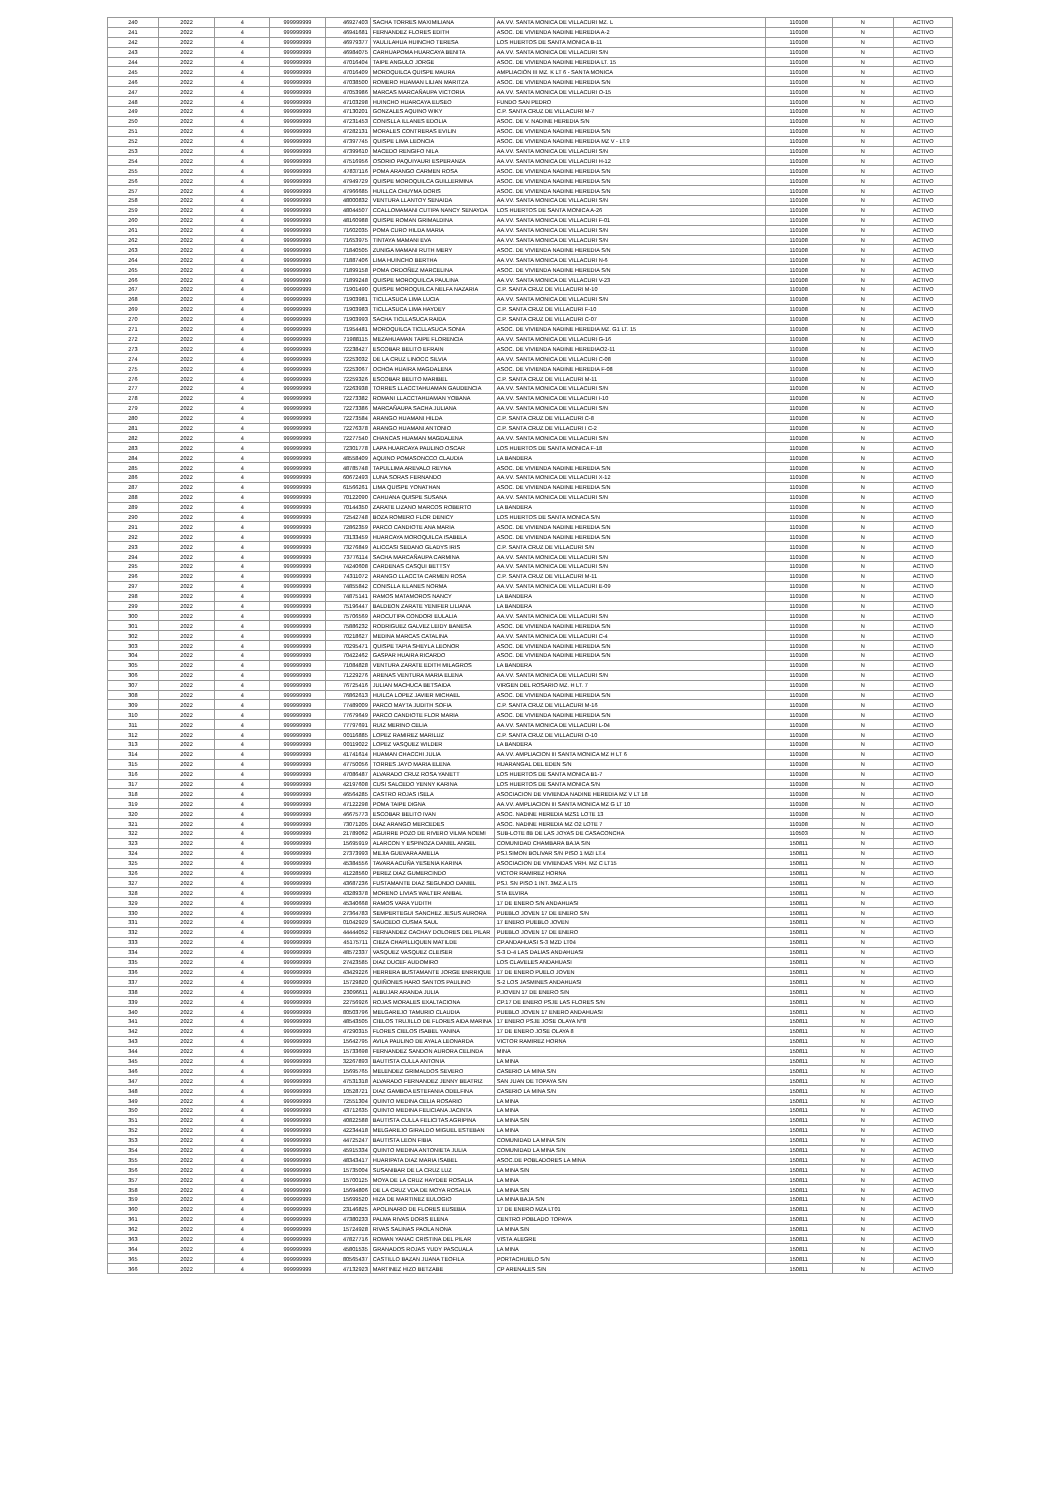| 240 | 2022 | 4 | 999999999 | 46927403 | SACHA TORRES MAXIMILIANA | AA.VV. SANTA MONICA DE VILLACURI MZ. L | 110108 | N | ACTIVO |
| 241 | 2022 | 4 | 999999999 | 46941681 | FERNANDEZ FLORES EDITH | ASOC. DE VIVIENDA NADINE HEREDIA A-2 | 110108 | N | ACTIVO |
| 242 | 2022 | 4 | 999999999 | 46979377 | YAULILAHUA HUINCHO TERESA | LOS HUERTOS DE SANTA MONICA B-11 | 110108 | N | ACTIVO |
| 243 | 2022 | 4 | 999999999 | 46984075 | CARHUAPOMA HUARCAYA BENITA | AA.VV. SANTA MONICA DE VILLACURI S/N | 110108 | N | ACTIVO |
| 244 | 2022 | 4 | 999999999 | 47016404 | TAIPE ANGULO JORGE | ASOC. DE VIVIENDA NADINE HEREDIA LT. 15 | 110108 | N | ACTIVO |
| 245 | 2022 | 4 | 999999999 | 47016409 | MOROQUILCA QUISPE MAURA | AMPLIACIÓN III MZ. K LT 6 - SANTA MONICA | 110108 | N | ACTIVO |
| 246 | 2022 | 4 | 999999999 | 47038500 | ROMERO HUAMAN LILIAN MARITZA | ASOC. DE VIVIENDA NADINE HEREDIA S/N | 110108 | N | ACTIVO |
| 247 | 2022 | 4 | 999999999 | 47053986 | MARCAS MARCAÑAUPA VICTORIA | AA.VV. SANTA MONICA DE VILLACURI O-15 | 110108 | N | ACTIVO |
| 248 | 2022 | 4 | 999999999 | 47103298 | HUINCHO HUARCAYA EUSEO | FUNDO SAN PEDRO | 110108 | N | ACTIVO |
| 249 | 2022 | 4 | 999999999 | 47130201 | GONZALES AQUINO WIKY | C.P. SANTA CRUZ DE VILLACURI M-7 | 110108 | N | ACTIVO |
| 250 | 2022 | 4 | 999999999 | 47231453 | CONISLLA ILLANES EDOLIA | ASOC. DE V. NADINE HEREDIA S/N | 110108 | N | ACTIVO |
| 251 | 2022 | 4 | 999999999 | 47282131 | MORALES CONTRERAS EVILIN | ASOC. DE VIVIENDA NADINE HEREDIA S/N | 110108 | N | ACTIVO |
| 252 | 2022 | 4 | 999999999 | 47397745 | QUISPE LIMA LEONCIA | ASOC. DE VIVIENDA NADINE HEREDIA MZ V - LT.9 | 110108 | N | ACTIVO |
| 253 | 2022 | 4 | 999999999 | 47399610 | MACEDO RENGIFO NILA | AA.VV. SANTA MONICA DE VILLACURI S/N | 110108 | N | ACTIVO |
| 254 | 2022 | 4 | 999999999 | 47516956 | OSORIO PAQUIYAURI ESPERANZA | AA.VV. SANTA MONICA DE VILLACURI H-12 | 110108 | N | ACTIVO |
| 255 | 2022 | 4 | 999999999 | 47837116 | POMA ARANGO CARMEN ROSA | ASOC. DE VIVIENDA NADINE HEREDIA S/N | 110108 | N | ACTIVO |
| 256 | 2022 | 4 | 999999999 | 47949729 | QUISPE MOROQUILCA GUILLERMINA | ASOC. DE VIVIENDA NADINE HEREDIA S/N | 110108 | N | ACTIVO |
| 257 | 2022 | 4 | 999999999 | 47966685 | HUILLCA CHUYMA DORIS | ASOC. DE VIVIENDA NADINE HEREDIA S/N | 110108 | N | ACTIVO |
| 258 | 2022 | 4 | 999999999 | 48000832 | VENTURA LLANTOY SENAIDA | AA.VV. SANTA MONICA DE VILLACURI S/N | 110108 | N | ACTIVO |
| 259 | 2022 | 4 | 999999999 | 48044507 | CCALLOMAMANI CUTIPA NANCY SENAYDA | LOS HUERTOS DE SANTA MONICA A-26 | 110108 | N | ACTIVO |
| 260 | 2022 | 4 | 999999999 | 48160988 | QUISPE ROMAN GRIMALDINA | AA.VV. SANTA MONICA DE VILLACURI F-01 | 110108 | N | ACTIVO |
| 261 | 2022 | 4 | 999999999 | 71602035 | POMA CURO HILDA MARIA | AA.VV. SANTA MONICA DE VILLACURI S/N | 110108 | N | ACTIVO |
| 262 | 2022 | 4 | 999999999 | 71653975 | TINTAYA MAMANI EVA | AA.VV. SANTA MONICA DE VILLACURI S/N | 110108 | N | ACTIVO |
| 263 | 2022 | 4 | 999999999 | 71840505 | ZUNIGA MAMANI RUTH MERY | ASOC. DE VIVIENDA NADINE HEREDIA S/N | 110108 | N | ACTIVO |
| 264 | 2022 | 4 | 999999999 | 71887406 | LIMA HUINCHO BERTHA | AA.VV. SANTA MONICA DE VILLACURI N-6 | 110108 | N | ACTIVO |
| 265 | 2022 | 4 | 999999999 | 71899158 | POMA ORDOÑEZ MARCELINA | ASOC. DE VIVIENDA NADINE HEREDIA S/N | 110108 | N | ACTIVO |
| 266 | 2022 | 4 | 999999999 | 71899248 | QUISPE MOROQUILCA PAULINA | AA.VV. SANTA MONICA DE VILLACURI V-23 | 110108 | N | ACTIVO |
| 267 | 2022 | 4 | 999999999 | 71901490 | QUISPE MOROQUILCA NELFA NAZARIA | C.P. SANTA CRUZ DE VILLACURI M-10 | 110108 | N | ACTIVO |
| 268 | 2022 | 4 | 999999999 | 71903981 | TICLLASUCA LIMA LUCIA | AA.VV. SANTA MONICA DE VILLACURI S/N | 110108 | N | ACTIVO |
| 269 | 2022 | 4 | 999999999 | 71903983 | TICLLASUCA LIMA HAYDEY | C.P. SANTA CRUZ DE VILLACURI F-10 | 110108 | N | ACTIVO |
| 270 | 2022 | 4 | 999999999 | 71903993 | SACHA TICLLASUCA RAIDA | C.P. SANTA CRUZ DE VILLACURI C-07 | 110108 | N | ACTIVO |
| 271 | 2022 | 4 | 999999999 | 71954481 | MOROQUILCA TICLLASUCA SONIA | ASOC. DE VIVIENDA NADINE HEREDIA MZ. G1 LT. 15 | 110108 | N | ACTIVO |
| 272 | 2022 | 4 | 999999999 | 71988115 | MEZAHUAMAN TAIPE FLORENCIA | AA.VV. SANTA MONICA DE VILLACURI G-16 | 110108 | N | ACTIVO |
| 273 | 2022 | 4 | 999999999 | 72238427 | ESCOBAR BELITO EFRAIN | ASOC. DE VIVIENDA NADINE HEREDIAO2-11 | 110108 | N | ACTIVO |
| 274 | 2022 | 4 | 999999999 | 72253032 | DE LA CRUZ LINOCC SILVIA | AA.VV. SANTA MONICA DE VILLACURI C-08 | 110108 | N | ACTIVO |
| 275 | 2022 | 4 | 999999999 | 72253067 | OCHOA HUAIRA MAGDALENA | ASOC. DE VIVIENDA NADINE HEREDIA F-08 | 110108 | N | ACTIVO |
| 276 | 2022 | 4 | 999999999 | 72259326 | ESCOBAR BELITO MARIBEL | C.P. SANTA CRUZ DE VILLACURI M-11 | 110108 | N | ACTIVO |
| 277 | 2022 | 4 | 999999999 | 72263938 | TORRES LLACCTAHUAMAN GAUDENCIA | AA.VV. SANTA MONICA DE VILLACURI S/N | 110108 | N | ACTIVO |
| 278 | 2022 | 4 | 999999999 | 72273382 | ROMANI LLACCTAHUAMAN YOBANA | AA.VV. SANTA MONICA DE VILLACURI I-10 | 110108 | N | ACTIVO |
| 279 | 2022 | 4 | 999999999 | 72273386 | MARCAÑAUPA SACHA JULIANA | AA.VV. SANTA MONICA DE VILLACURI S/N | 110108 | N | ACTIVO |
| 280 | 2022 | 4 | 999999999 | 72273584 | ARANGO HUAMANI HILDA | C.P. SANTA CRUZ DE VILLACURI C-8 | 110108 | N | ACTIVO |
| 281 | 2022 | 4 | 999999999 | 72276378 | ARANGO HUAMANI ANTONIO | C.P. SANTA CRUZ DE VILLACURI I C-2 | 110108 | N | ACTIVO |
| 282 | 2022 | 4 | 999999999 | 72277540 | CHANCAS HUAMAN MAGDALENA | AA.VV. SANTA MONICA DE VILLACURI S/N | 110108 | N | ACTIVO |
| 283 | 2022 | 4 | 999999999 | 72301778 | LAPA HUARCAYA PAULINO OSCAR | LOS HUERTOS DE SANTA MONICA F-18 | 110108 | N | ACTIVO |
| 284 | 2022 | 4 | 999999999 | 48558409 | AQUINO POMASONCCO CLAUDIA | LA BANDERA | 110108 | N | ACTIVO |
| 285 | 2022 | 4 | 999999999 | 48785748 | TAPULLIMA AREVALO REYNA | ASOC. DE VIVIENDA NADINE HEREDIA S/N | 110108 | N | ACTIVO |
| 286 | 2022 | 4 | 999999999 | 60672493 | LUNA SORAS FERNANDO | AA.VV. SANTA MONICA DE VILLACURI X-12 | 110108 | N | ACTIVO |
| 287 | 2022 | 4 | 999999999 | 61566261 | LIMA QUISPE YONATHAN | ASOC. DE VIVIENDA NADINE HEREDIA S/N | 110108 | N | ACTIVO |
| 288 | 2022 | 4 | 999999999 | 70122090 | CAHUANA QUISPE SUSANA | AA.VV. SANTA MONICA DE VILLACURI S/N | 110108 | N | ACTIVO |
| 289 | 2022 | 4 | 999999999 | 70144350 | ZARATE LIZANO MARCOS ROBERTO | LA BANDERA | 110108 | N | ACTIVO |
| 290 | 2022 | 4 | 999999999 | 72542748 | BOZA ROMERO FLOR DENICY | LOS HUERTOS DE SANTA MONICA S/N | 110108 | N | ACTIVO |
| 291 | 2022 | 4 | 999999999 | 72862359 | PARCO CANDIOTE ANA MARIA | ASOC. DE VIVIENDA NADINE HEREDIA S/N | 110108 | N | ACTIVO |
| 292 | 2022 | 4 | 999999999 | 73133459 | HUARCAYA MOROQUILCA ISABELA | ASOC. DE VIVIENDA NADINE HEREDIA S/N | 110108 | N | ACTIVO |
| 293 | 2022 | 4 | 999999999 | 73276849 | ALICCASI SEDANO GLADYS IRIS | C.P. SANTA CRUZ DE VILLACURI S/N | 110108 | N | ACTIVO |
| 294 | 2022 | 4 | 999999999 | 73776114 | SACHA MARCAÑAUPA CARMINA | AA.VV. SANTA MONICA DE VILLACURI S/N | 110108 | N | ACTIVO |
| 295 | 2022 | 4 | 999999999 | 74240608 | CARDENAS CASQUI BETTSY | AA.VV. SANTA MONICA DE VILLACURI S/N | 110108 | N | ACTIVO |
| 296 | 2022 | 4 | 999999999 | 74311072 | ARANGO LLACCTA CARMEN ROSA | C.P. SANTA CRUZ DE VILLACURI M-11 | 110108 | N | ACTIVO |
| 297 | 2022 | 4 | 999999999 | 74855842 | CONISLLA ILLANES NORMA | AA.VV. SANTA MONICA DE VILLACURI E-09 | 110108 | N | ACTIVO |
| 298 | 2022 | 4 | 999999999 | 74875141 | RAMOS MATAMOROS NANCY | LA BANDERA | 110108 | N | ACTIVO |
| 299 | 2022 | 4 | 999999999 | 75196447 | BALDEON ZARATE YENIFER LILIANA | LA BANDERA | 110108 | N | ACTIVO |
| 300 | 2022 | 4 | 999999999 | 75706569 | AROCUTIPA CONDORI EULALIA | AA.VV. SANTA MONICA DE VILLACURI S/N | 110108 | N | ACTIVO |
| 301 | 2022 | 4 | 999999999 | 75886232 | RODRIGUEZ GALVEZ LEIDY BANESA | ASOC. DE VIVIENDA NADINE HEREDIA S/N | 110108 | N | ACTIVO |
| 302 | 2022 | 4 | 999999999 | 70218627 | MEDINA MARCAS CATALINA | AA.VV. SANTA MONICA DE VILLACURI C-4 | 110108 | N | ACTIVO |
| 303 | 2022 | 4 | 999999999 | 70295471 | QUISPE TAPIA SHEYLA LEONOR | ASOC. DE VIVIENDA NADINE HEREDIA S/N | 110108 | N | ACTIVO |
| 304 | 2022 | 4 | 999999999 | 70422462 | GASPAR HUAIRA RICARDO | ASOC. DE VIVIENDA NADINE HEREDIA S/N | 110108 | N | ACTIVO |
| 305 | 2022 | 4 | 999999999 | 71084828 | VENTURA ZARATE EDITH MILAGROS | LA BANDERA | 110108 | N | ACTIVO |
| 306 | 2022 | 4 | 999999999 | 71229276 | ARENAS VENTURA MARIA ELENA | AA.VV. SANTA MONICA DE VILLACURI S/N | 110108 | N | ACTIVO |
| 307 | 2022 | 4 | 999999999 | 76725416 | JULIAN MACHUCA BETSAIDA | VIRGEN DEL ROSARIO MZ. H LT. 7 | 110108 | N | ACTIVO |
| 308 | 2022 | 4 | 999999999 | 76862613 | HUILCA LOPEZ JAVIER MICHAEL | ASOC. DE VIVIENDA NADINE HEREDIA S/N | 110108 | N | ACTIVO |
| 309 | 2022 | 4 | 999999999 | 77489009 | PARCO MAYTA JUDITH SOFIA | C.P. SANTA CRUZ DE VILLACURI M-16 | 110108 | N | ACTIVO |
| 310 | 2022 | 4 | 999999999 | 77679649 | PARCO CANDIOTE FLOR MARIA | ASOC. DE VIVIENDA NADINE HEREDIA S/N | 110108 | N | ACTIVO |
| 311 | 2022 | 4 | 999999999 | 77797691 | RUIZ MERINO CELIA | AA.VV. SANTA MONICA DE VILLACURI L-04 | 110108 | N | ACTIVO |
| 312 | 2022 | 4 | 999999999 | 00116885 | LOPEZ RAMIREZ MARILUZ | C.P. SANTA CRUZ DE VILLACURI O-10 | 110108 | N | ACTIVO |
| 313 | 2022 | 4 | 999999999 | 00119022 | LOPEZ VASQUEZ WILDER | LA BANDERA | 110108 | N | ACTIVO |
| 314 | 2022 | 4 | 999999999 | 41741614 | HUAMAN CHACCHI JULIA | AA.VV. AMPLIACION III SANTA MONICA MZ H LT 6 | 110108 | N | ACTIVO |
| 315 | 2022 | 4 | 999999999 | 47750056 | TORRES JAYO MARIA ELENA | HUARANGAL DEL EDEN S/N | 110108 | N | ACTIVO |
| 316 | 2022 | 4 | 999999999 | 47086487 | ALVARADO CRUZ ROSA YANETT | LOS HUERTOS DE SANTA MONICA B1-7 | 110108 | N | ACTIVO |
| 317 | 2022 | 4 | 999999999 | 42197608 | CUSI SALCEDO YENNY KARINA | LOS HUERTOS DE SANTA MONICA S/N | 110108 | N | ACTIVO |
| 318 | 2022 | 4 | 999999999 | 46564285 | CASTRO ROJAS ISELA | ASOCIACION DE VIVIENDA NADINE HEREDIA MZ V LT 18 | 110108 | N | ACTIVO |
| 319 | 2022 | 4 | 999999999 | 47122298 | POMA TAIPE DIGNA | AA.VV. AMPLIACION III SANTA MONICA MZ G LT 10 | 110108 | N | ACTIVO |
| 320 | 2022 | 4 | 999999999 | 46675773 | ESCOBAR BELITO IVAN | ASOC. NADINE HEREDIA MZS1 LOTE 13 | 110108 | N | ACTIVO |
| 321 | 2022 | 4 | 999999999 | 73071205 | DIAZ ARANGO MERCEDES | ASOC. NADINE HEREDIA MZ O2 LOTE 7 | 110108 | N | ACTIVO |
| 322 | 2022 | 4 | 999999999 | 21789062 | AGUIRRE POZO DE RIVERO VILMA NOEMI | SUB-LOTE 8B DE LAS JOYAS DE CASACONCHA | 110503 | N | ACTIVO |
| 323 | 2022 | 4 | 999999999 | 15695919 | ALARCON Y ESPINOZA DANIEL ANGEL | COMUNIDAD CHAMBARA BAJA S/N | 150811 | N | ACTIVO |
| 324 | 2022 | 4 | 999999999 | 27373993 | MEJIA GUEVARA AMELIA | PSJ.SIMON BOLIVAR S/N PISO 1 MZI LT.4 | 150811 | N | ACTIVO |
| 325 | 2022 | 4 | 999999999 | 45384556 | TAVARA ACUÑA YESENIA KARINA | ASOCIACION DE VIVIENDAS VRH. MZ C LT15 | 150811 | N | ACTIVO |
| 326 | 2022 | 4 | 999999999 | 41228560 | PEREZ DIAZ GUMERCINDO | VICTOR RAMIREZ HORNA | 150811 | N | ACTIVO |
| 327 | 2022 | 4 | 999999999 | 43687236 | FUSTAMANTE DIAZ SEGUNDO DANIEL | PSJ. SN PISO 1 INT. 3MZ.A LT5 | 150811 | N | ACTIVO |
| 328 | 2022 | 4 | 999999999 | 43289378 | MORENO LIVIAS WALTER ANIBAL | STA ELVIRA | 150811 | N | ACTIVO |
| 329 | 2022 | 4 | 999999999 | 45340668 | RAMOS VARA YUDITH | 17 DE ENERO S/N ANDAHUASI | 150811 | N | ACTIVO |
| 330 | 2022 | 4 | 999999999 | 27364783 | SEMPERTEGUI SANCHEZ JESUS AURORA | PUEBLO JOVEN 17 DE ENERO S/N | 150811 | N | ACTIVO |
| 331 | 2022 | 4 | 999999999 | 01042929 | SAUCEDO CUSMA SAUL | 17 ENERO PUEBLO JOVEN | 150811 | N | ACTIVO |
| 332 | 2022 | 4 | 999999999 | 44444052 | FERNANDEZ CACHAY DOLORES DEL PILAR | PUEBLO JOVEN 17 DE ENERO | 150811 | N | ACTIVO |
| 333 | 2022 | 4 | 999999999 | 45175711 | CIEZA CHAPILLIQUEN MATILDE | CP.ANDAHUASI S-3 MZD LT04 | 150811 | N | ACTIVO |
| 334 | 2022 | 4 | 999999999 | 48572337 | VASQUEZ VASQUEZ CLEISER | S-3 D-4 LAS DALIAS ANDAHUASI | 150811 | N | ACTIVO |
| 335 | 2022 | 4 | 999999999 | 27423585 | DIAZ DUCEF AUDOMIRO | LOS CLAVELES ANDAHUASI | 150811 | N | ACTIVO |
| 336 | 2022 | 4 | 999999999 | 43429226 | HERRERA BUSTAMANTE JORGE ENRRIQUE | 17 DE ENERO PUELO JOVEN | 150811 | N | ACTIVO |
| 337 | 2022 | 4 | 999999999 | 15729820 | QUIÑONES HARO SANTOS PAULINO | S-2 LOS JASMINES ANDAHUASI | 150811 | N | ACTIVO |
| 338 | 2022 | 4 | 999999999 | 23096611 | ALBUJAR ARANDA JULIA | P.JOVEN 17 DE ENERO S/N | 150811 | N | ACTIVO |
| 339 | 2022 | 4 | 999999999 | 22756926 | ROJAS MORALES EXALTACIONA | CP.17 DE ENERO PSJE LAS FLORES S/N | 150811 | N | ACTIVO |
| 340 | 2022 | 4 | 999999999 | 80503796 | MELGAREJO TAMURIO CLAUDIA | PUEBLO JOVEN 17 ENERO ANDAHUASI | 150811 | N | ACTIVO |
| 341 | 2022 | 4 | 999999999 | 48543505 | CIELOS TRUJILLO DE FLORES AIDA MARINA | 17 ENERO PSJE JOSE OLAYA N°8 | 150811 | N | ACTIVO |
| 342 | 2022 | 4 | 999999999 | 47290315 | FLORES CIELOS ISABEL YANINA | 17 DE ENERO JOSE OLAYA 8 | 150811 | N | ACTIVO |
| 343 | 2022 | 4 | 999999999 | 15642795 | AVILA PAULINO DE AYALA LEONARDA | VICTOR RAMIREZ HORNA | 150811 | N | ACTIVO |
| 344 | 2022 | 4 | 999999999 | 15733698 | FERNANDEZ SANDON AURORA CELINDA | MINA | 150811 | N | ACTIVO |
| 345 | 2022 | 4 | 999999999 | 32267893 | BAUTISTA CULLA ANTONIA | LA MINA | 150811 | N | ACTIVO |
| 346 | 2022 | 4 | 999999999 | 15695765 | MELENDEZ GRIMALDOS SEVERO | CASERIO LA MINA S/N | 150811 | N | ACTIVO |
| 347 | 2022 | 4 | 999999999 | 47531318 | ALVARADO FERNANDEZ JENNY BEATRIZ | SAN JUAN DE TOPAYA S/N | 150811 | N | ACTIVO |
| 348 | 2022 | 4 | 999999999 | 10528721 | DIAZ GAMBOA ESTEFANIA ODELFINA | CASERIO LA MINA S/N | 150811 | N | ACTIVO |
| 349 | 2022 | 4 | 999999999 | 72551304 | QUINTO MEDINA CELIA ROSARIO | LA MINA | 150811 | N | ACTIVO |
| 350 | 2022 | 4 | 999999999 | 43712635 | QUINTO MEDINA FELICIANA JACINTA | LA MINA | 150811 | N | ACTIVO |
| 351 | 2022 | 4 | 999999999 | 40822588 | BAUTISTA CULLA FELICITAS AGRIPINA | LA MINA S/N | 150811 | N | ACTIVO |
| 352 | 2022 | 4 | 999999999 | 42234418 | MELGAREJO GIRALDO MIGUEL ESTEBAN | LA MINA | 150811 | N | ACTIVO |
| 353 | 2022 | 4 | 999999999 | 44725247 | BAUTISTA LEON FIBIA | COMUNIDAD LA MINA S/N | 150811 | N | ACTIVO |
| 354 | 2022 | 4 | 999999999 | 45915334 | QUINTO MEDINA ANTONIETA JULIA | COMUNIDAD LA MINA S/N | 150811 | N | ACTIVO |
| 355 | 2022 | 4 | 999999999 | 48343417 | HUARIPATA DIAZ MARIA ISABEL | ASOC.DE POBLADORES LA MINA | 150811 | N | ACTIVO |
| 356 | 2022 | 4 | 999999999 | 15735004 | SUSANIBAR DE LA CRUZ LUZ | LA MINA S/N | 150811 | N | ACTIVO |
| 357 | 2022 | 4 | 999999999 | 15700125 | MOYA DE LA CRUZ HAYDEE ROSALIA | LA MINA | 150811 | N | ACTIVO |
| 358 | 2022 | 4 | 999999999 | 15694806 | DE LA CRUZ VDA DE MOYA ROSALIA | LA MINA S/N | 150811 | N | ACTIVO |
| 359 | 2022 | 4 | 999999999 | 15699520 | HIZA DE MARTINEZ EULOGIO | LA MINA BAJA S/N | 150811 | N | ACTIVO |
| 360 | 2022 | 4 | 999999999 | 23146825 | APOLINARIO DE FLORES EUSEBIA | 17 DE ENERO MZA LT01 | 150811 | N | ACTIVO |
| 361 | 2022 | 4 | 999999999 | 47380233 | PALMA RIVAS DORIS ELENA | CENTRO POBLADO TOPAYA | 150811 | N | ACTIVO |
| 362 | 2022 | 4 | 999999999 | 15724928 | RIVAS SALINAS PAOLA NONA | LA MINA S/N | 150811 | N | ACTIVO |
| 363 | 2022 | 4 | 999999999 | 47827716 | ROMAN YANAC CRISTINA DEL PILAR | VISTA ALEGRE | 150811 | N | ACTIVO |
| 364 | 2022 | 4 | 999999999 | 45801535 | GRANADOS ROJAS YUDY PASCUALA | LA MINA | 150811 | N | ACTIVO |
| 365 | 2022 | 4 | 999999999 | 80565437 | CASTILLO BAZAN JUANA TEOFILA | PORTACHUELO S/N | 150811 | N | ACTIVO |
| 366 | 2022 | 4 | 999999999 | 47132923 | MARTINEZ HIZO BETZABE | CP ARENALES S/N | 150811 | N | ACTIVO |